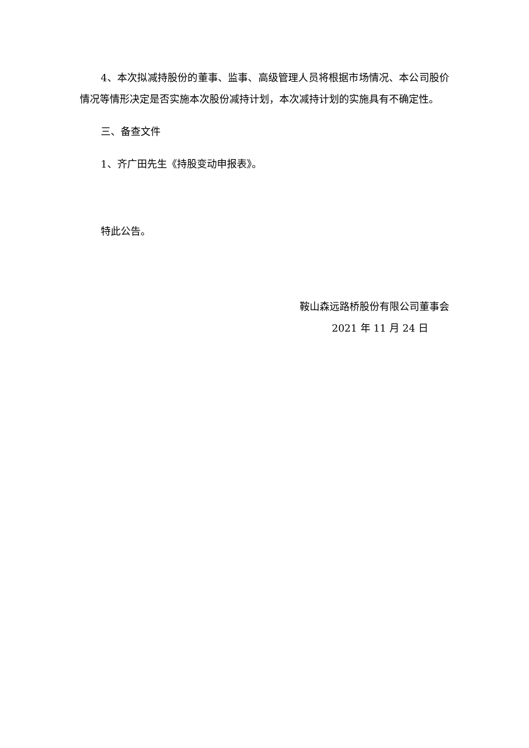4、本次拟减持股份的董事、监事、高级管理人员将根据市场情况、本公司股价情况等情形决定是否实施本次股份减持计划，本次减持计划的实施具有不确定性。
三、备查文件
1、齐广田先生《持股变动申报表》。
特此公告。
鞍山森远路桥股份有限公司董事会
2021 年 11 月 24 日